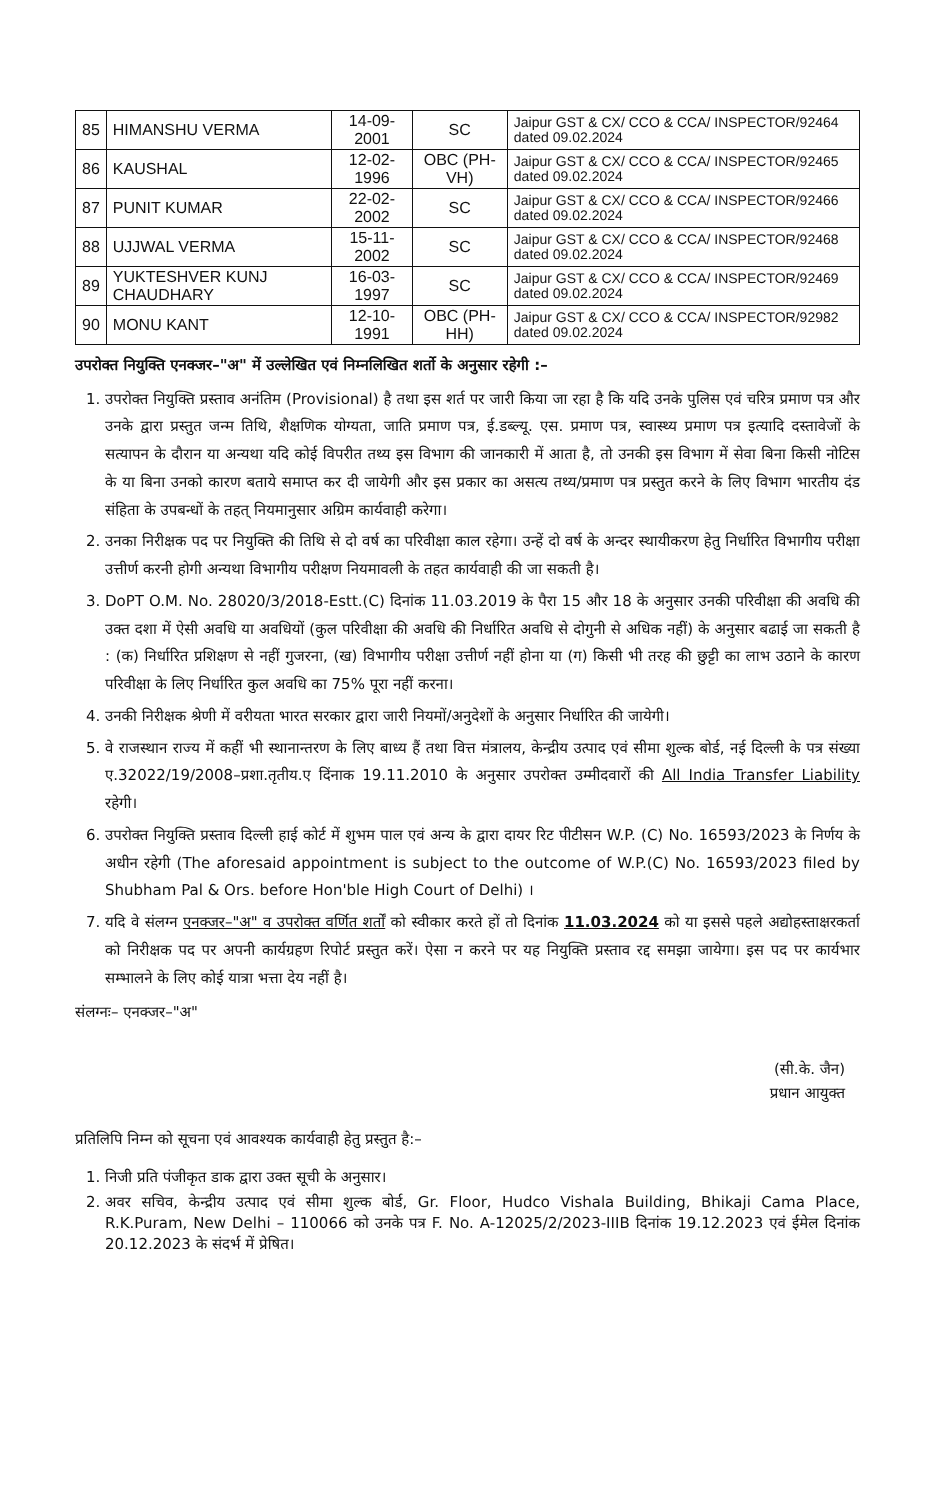| 85 | HIMANSHU VERMA | 14-09-2001 | SC | Jaipur GST & CX/ CCO & CCA/ INSPECTOR/92464 dated 09.02.2024 |
| 86 | KAUSHAL | 12-02-1996 | OBC (PH- VH) | Jaipur GST & CX/ CCO & CCA/ INSPECTOR/92465 dated 09.02.2024 |
| 87 | PUNIT KUMAR | 22-02-2002 | SC | Jaipur GST & CX/ CCO & CCA/ INSPECTOR/92466 dated 09.02.2024 |
| 88 | UJJWAL VERMA | 15-11-2002 | SC | Jaipur GST & CX/ CCO & CCA/ INSPECTOR/92468 dated 09.02.2024 |
| 89 | YUKTESHVER KUNJ CHAUDHARY | 16-03-1997 | SC | Jaipur GST & CX/ CCO & CCA/ INSPECTOR/92469 dated 09.02.2024 |
| 90 | MONU KANT | 12-10-1991 | OBC (PH-HH) | Jaipur GST & CX/ CCO & CCA/ INSPECTOR/92982 dated 09.02.2024 |
उपरोक्त नियुक्ति एनक्जर–"अ" में उल्लेखित एवं निम्नलिखित शर्तो के अनुसार रहेगी :–
1. उपरोक्त नियुक्ति प्रस्ताव अनंतिम (Provisional) है तथा इस शर्त पर जारी किया जा रहा है कि यदि उनके पुलिस एवं चरित्र प्रमाण पत्र और उनके द्वारा प्रस्तुत जन्म तिथि, शैक्षणिक योग्यता, जाति प्रमाण पत्र, ई.डब्ल्यू. एस. प्रमाण पत्र, स्वास्थ्य प्रमाण पत्र इत्यादि दस्तावेजों के सत्यापन के दौरान या अन्यथा यदि कोई विपरीत तथ्य इस विभाग की जानकारी में आता है, तो उनकी इस विभाग में सेवा बिना किसी नोटिस के या बिना उनको कारण बताये समाप्त कर दी जायेगी और इस प्रकार का असत्य तथ्य/प्रमाण पत्र प्रस्तुत करने के लिए विभाग भारतीय दंड संहिता के उपबन्धों के तहत् नियमानुसार अग्रिम कार्यवाही करेगा।
2. उनका निरीक्षक पद पर नियुक्ति की तिथि से दो वर्ष का परिवीक्षा काल रहेगा। उन्हें दो वर्ष के अन्दर स्थायीकरण हेतु निर्धारित विभागीय परीक्षा उत्तीर्ण करनी होगी अन्यथा विभागीय परीक्षण नियमावली के तहत कार्यवाही की जा सकती है।
3. DoPT O.M. No. 28020/3/2018-Estt.(C) दिनांक 11.03.2019 के पैरा 15 और 18 के अनुसार उनकी परिवीक्षा की अवधि की उक्त दशा में ऐसी अवधि या अवधियों (कुल परिवीक्षा की अवधि की निर्धारित अवधि से दोगुनी से अधिक नहीं) के अनुसार बढाई जा सकती है : (क) निर्धारित प्रशिक्षण से नहीं गुजरना, (ख) विभागीय परीक्षा उत्तीर्ण नहीं होना या (ग) किसी भी तरह की छुट्टी का लाभ उठाने के कारण परिवीक्षा के लिए निर्धारित कुल अवधि का 75% पूरा नहीं करना।
4. उनकी निरीक्षक श्रेणी में वरीयता भारत सरकार द्वारा जारी नियमों/अनुदेशों के अनुसार निर्धारित की जायेगी।
5. वे राजस्थान राज्य में कहीं भी स्थानान्तरण के लिए बाध्य हैं तथा वित्त मंत्रालय, केन्द्रीय उत्पाद एवं सीमा शुल्क बोर्ड, नई दिल्ली के पत्र संख्या ए.32022/19/2008–प्रशा.तृतीय.ए दिंनाक 19.11.2010 के अनुसार उपरोक्त उम्मीदवारों की All India Transfer Liability रहेगी।
6. उपरोक्त नियुक्ति प्रस्ताव दिल्ली हाई कोर्ट में शुभम पाल एवं अन्य के द्वारा दायर रिट पीटीसन W.P. (C) No. 16593/2023 के निर्णय के अधीन रहेगी (The aforesaid appointment is subject to the outcome of W.P.(C) No. 16593/2023 filed by Shubham Pal & Ors. before Hon'ble High Court of Delhi) ।
7. यदि वे संलग्न एनक्जर–"अ" व उपरोक्त वर्णित शर्तों को स्वीकार करते हों तो दिनांक 11.03.2024 को या इससे पहले अद्योहस्ताक्षरकर्ता को निरीक्षक पद पर अपनी कार्यग्रहण रिपोर्ट प्रस्तुत करें। ऐसा न करने पर यह नियुक्ति प्रस्ताव रद्द समझा जायेगा। इस पद पर कार्यभार सम्भालने के लिए कोई यात्रा भत्ता देय नहीं है।
संलग्नः– एनक्जर–"अ"
(सी.के. जैन)
प्रधान आयुक्त
प्रतिलिपि निम्न को सूचना एवं आवश्यक कार्यवाही हेतु प्रस्तुत है:–
1. निजी प्रति पंजीकृत डाक द्वारा उक्त सूची के अनुसार।
2. अवर सचिव, केन्द्रीय उत्पाद एवं सीमा शुल्क बोर्ड, Gr. Floor, Hudco Vishala Building, Bhikaji Cama Place, R.K.Puram, New Delhi – 110066 को उनके पत्र F. No. A-12025/2/2023-IIIB दिनांक 19.12.2023 एवं ईमेल दिनांक 20.12.2023 के संदर्भ में प्रेषित।